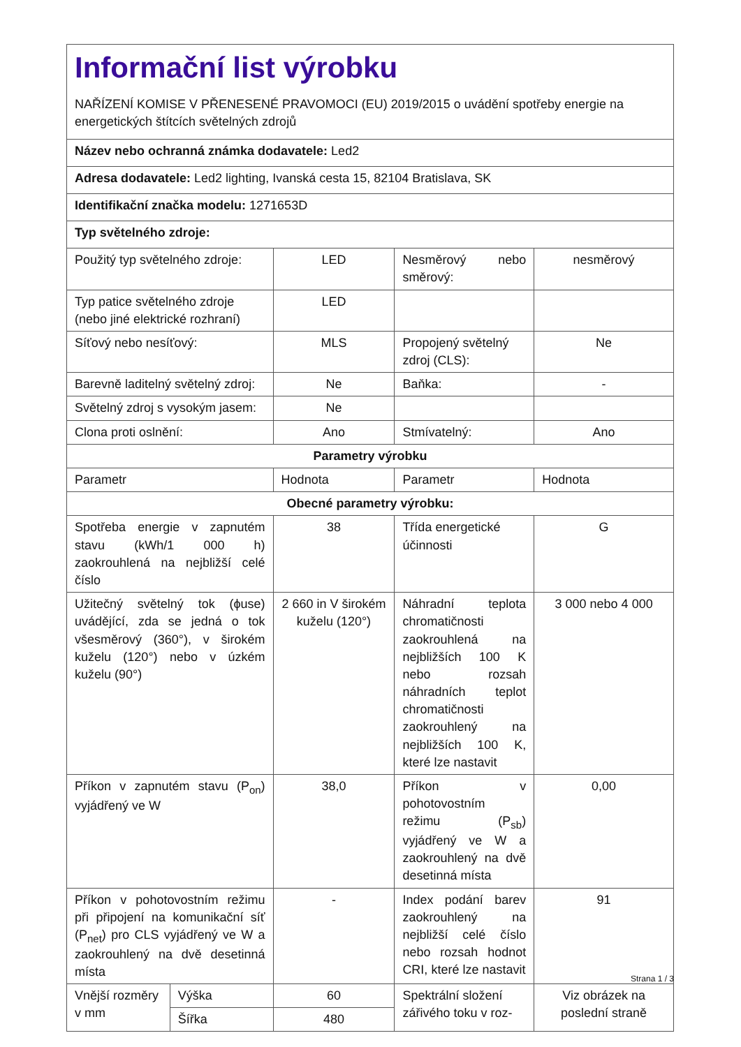| Informační list výrobku NAŘÍZENÍ KOMISE V PŘENESENÉ PRAVOMOCI (EU) 2019/2015 o uvádění spotřeby energie na energetických štítcích světelných zdrojů | | | | |
| Název nebo ochranná známka dodavatele: Led2 | | | | |
| Adresa dodavatele: Led2 lighting, Ivanská cesta 15, 82104 Bratislava, SK | | | | |
| Identifikační značka modelu: 1271653D | | | | |
| Typ světelného zdroje: | | | | |
| Použitý typ světelného zdroje: | | LED | Nesměrový nebo směrový: | nesměrový |
| Typ patice světelného zdroje (nebo jiné elektrické rozhraní) | | LED | | |
| Síťový nebo nesíťový: | | MLS | Propojený světelný zdroj (CLS): | Ne |
| Barevně laditelný světelný zdroj: | | Ne | Baňka: | - |
| Světelný zdroj s vysokým jasem: | | Ne | | |
| Clona proti oslnění: | | Ano | Stmívatelný: | Ano |
| Parametry výrobku | | | | |
| Parametr | | Hodnota | Parametr | Hodnota |
| Obecné parametry výrobku: | | | | |
| Spotřeba energie v zapnutém stavu (kWh/1 000 h) zaokrouhlená na nejbližší celé číslo | | 38 | Třída energetické účinnosti | G |
| Užitečný světelný tok (ϕuse) uvádějící, zda se jedná o tok všesměrový (360°), v širokém kuželu (120°) nebo v úzkém kuželu (90°) | | 2 660 in V širokém kuželu (120°) | Náhradní teplota chromatičnosti zaokrouhlená na nejbližších 100 K nebo rozsah náhradních teplot chromatičnosti zaokrouhlený na nejbližších 100 K, které lze nastavit | 3 000 nebo 4 000 |
| Příkon v zapnutém stavu (P<sub>on</sub>) vyjádřený ve W | | 38,0 | Příkon v pohotovostním režimu (P<sub>sb</sub>) vyjádřený ve W a zaokrouhlený na dvě desetinná místa | 0,00 |
| Příkon v pohotovostním režimu při připojení na komunikační síť (P<sub>net</sub>) pro CLS vyjádřený ve W a zaokrouhlený na dvě desetinná místa | | - | Index podání barev zaokrouhlený na nejbližší celé číslo nebo rozsah hodnot CRI, které lze nastavit | 91 |
| Vnější rozměry v mm | Výška | 60 | Spektrální složení zářivého toku v roz- | Viz obrázek na poslední straně |
| | Šířka | 480 | | |
Strana 1 / 3